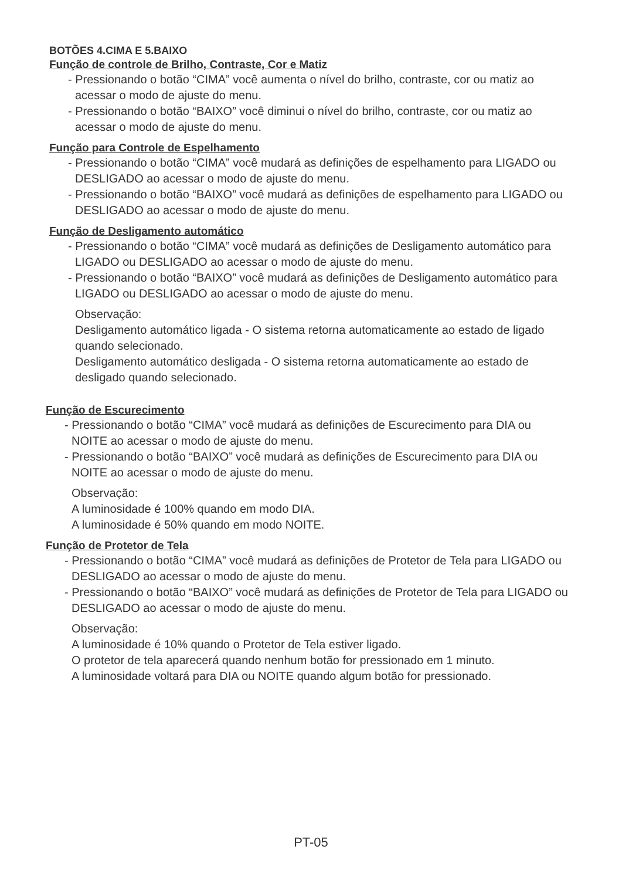BOTÕES 4.CIMA E 5.BAIXO
Função de controle de Brilho, Contraste, Cor e Matiz
- Pressionando o botão “CIMA” você aumenta o nível do brilho, contraste, cor ou matiz ao acessar o modo de ajuste do menu.
- Pressionando o botão “BAIXO” você diminui o nível do brilho, contraste, cor ou matiz ao acessar o modo de ajuste do menu.
Função para Controle de Espelhamento
- Pressionando o botão “CIMA” você mudará as definições de espelhamento para LIGADO ou DESLIGADO ao acessar o modo de ajuste do menu.
- Pressionando o botão “BAIXO” você mudará as definições de espelhamento para LIGADO ou DESLIGADO ao acessar o modo de ajuste do menu.
Função de Desligamento automático
- Pressionando o botão “CIMA” você mudará as definições de Desligamento automático para LIGADO ou DESLIGADO ao acessar o modo de ajuste do menu.
- Pressionando o botão “BAIXO” você mudará as definições de Desligamento automático para LIGADO ou DESLIGADO ao acessar o modo de ajuste do menu.
Observação:
Desligamento automático ligada - O sistema retorna automaticamente ao estado de ligado quando selecionado.
Desligamento automático desligada - O sistema retorna automaticamente ao estado de desligado quando selecionado.
Função de Escurecimento
- Pressionando o botão “CIMA” você mudará as definições de Escurecimento para DIA ou NOITE ao acessar o modo de ajuste do menu.
- Pressionando o botão “BAIXO” você mudará as definições de Escurecimento para DIA ou NOITE ao acessar o modo de ajuste do menu.
Observação:
A luminosidade é 100% quando em modo DIA.
A luminosidade é 50% quando em modo NOITE.
Função de Protetor de Tela
- Pressionando o botão “CIMA” você mudará as definições de Protetor de Tela para LIGADO ou DESLIGADO ao acessar o modo de ajuste do menu.
- Pressionando o botão “BAIXO” você mudará as definições de Protetor de Tela para LIGADO ou DESLIGADO ao acessar o modo de ajuste do menu.
Observação:
A luminosidade é 10% quando o Protetor de Tela estiver ligado.
O protetor de tela aparecerá quando nenhum botão for pressionado em 1 minuto.
A luminosidade voltará para DIA ou NOITE quando algum botão for pressionado.
PT-05